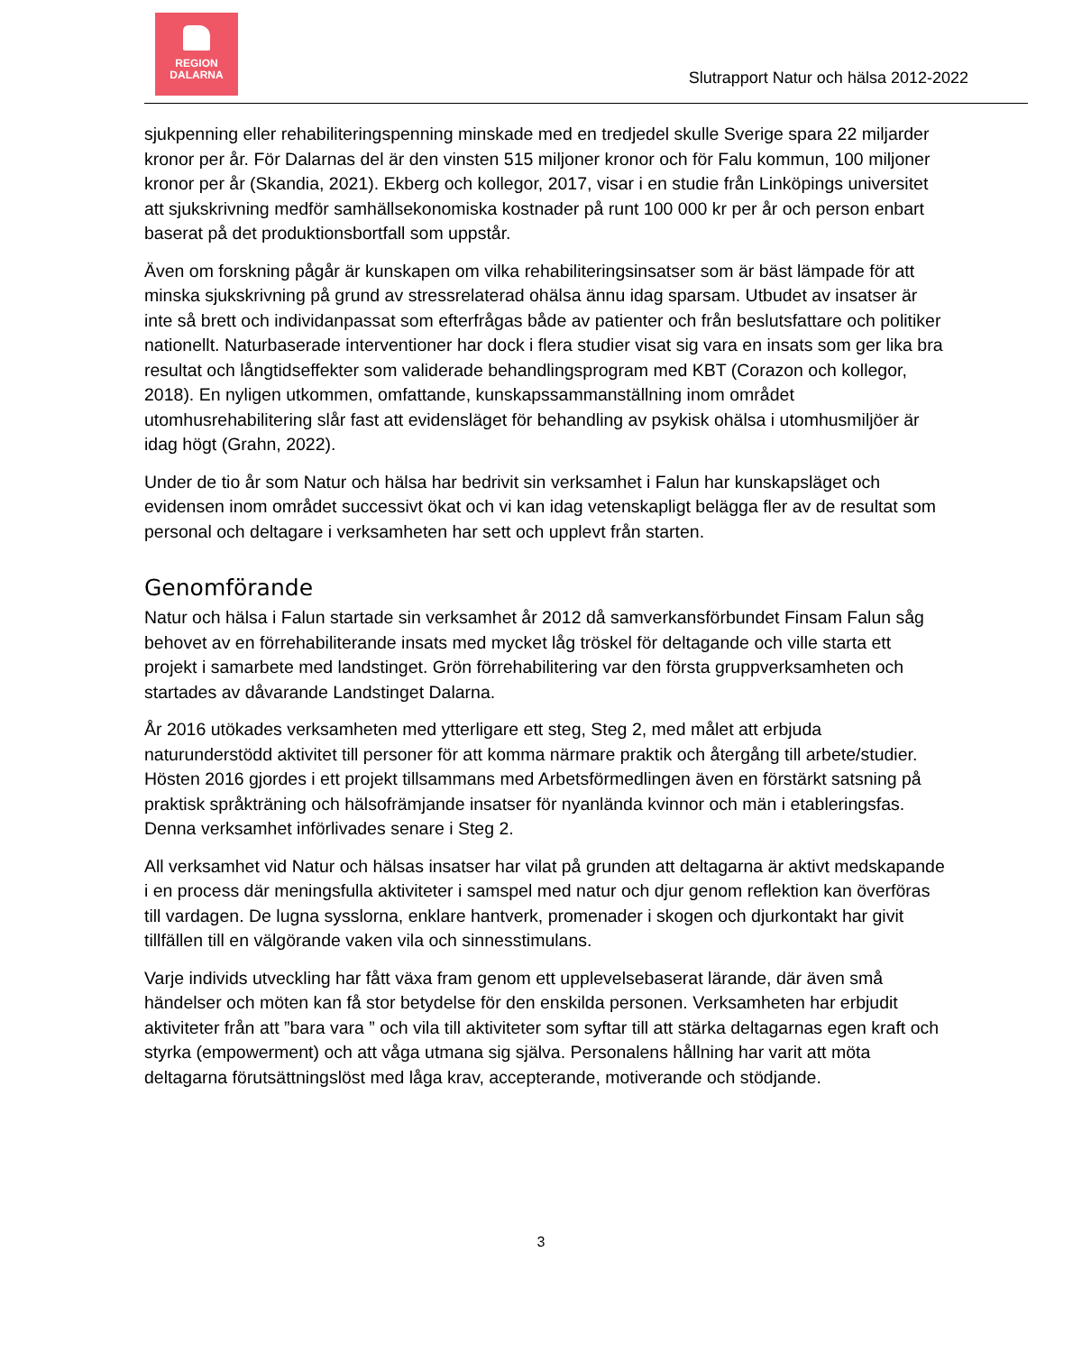REGION
DALARNA
Slutrapport Natur och hälsa 2012-2022
sjukpenning eller rehabiliteringspenning minskade med en tredjedel skulle Sverige spara 22 miljarder kronor per år. För Dalarnas del är den vinsten 515 miljoner kronor och för Falu kommun, 100 miljoner kronor per år (Skandia, 2021). Ekberg och kollegor, 2017, visar i en studie från Linköpings universitet att sjukskrivning medför samhällsekonomiska kostnader på runt 100 000 kr per år och person enbart baserat på det produktionsbortfall som uppstår.
Även om forskning pågår är kunskapen om vilka rehabiliteringsinsatser som är bäst lämpade för att minska sjukskrivning på grund av stressrelaterad ohälsa ännu idag sparsam. Utbudet av insatser är inte så brett och individanpassat som efterfrågas både av patienter och från beslutsfattare och politiker nationellt. Naturbaserade interventioner har dock i flera studier visat sig vara en insats som ger lika bra resultat och långtidseffekter som validerade behandlingsprogram med KBT (Corazon och kollegor, 2018). En nyligen utkommen, omfattande, kunskapssammanställning inom området utomhusrehabilitering slår fast att evidensläget för behandling av psykisk ohälsa i utomhusmiljöer är idag högt (Grahn, 2022).
Under de tio år som Natur och hälsa har bedrivit sin verksamhet i Falun har kunskapsläget och evidensen inom området successivt ökat och vi kan idag vetenskapligt belägga fler av de resultat som personal och deltagare i verksamheten har sett och upplevt från starten.
Genomförande
Natur och hälsa i Falun startade sin verksamhet år 2012 då samverkansförbundet Finsam Falun såg behovet av en förrehabiliterande insats med mycket låg tröskel för deltagande och ville starta ett projekt i samarbete med landstinget. Grön förrehabilitering var den första gruppverksamheten och startades av dåvarande Landstinget Dalarna.
År 2016 utökades verksamheten med ytterligare ett steg, Steg 2, med målet att erbjuda naturunderstödd aktivitet till personer för att komma närmare praktik och återgång till arbete/studier. Hösten 2016 gjordes i ett projekt tillsammans med Arbetsförmedlingen även en förstärkt satsning på praktisk språkträning och hälsofrämjande insatser för nyanlända kvinnor och män i etableringsfas. Denna verksamhet införlivades senare i Steg 2.
All verksamhet vid Natur och hälsas insatser har vilat på grunden att deltagarna är aktivt medskapande i en process där meningsfulla aktiviteter i samspel med natur och djur genom reflektion kan överföras till vardagen. De lugna sysslorna, enklare hantverk, promenader i skogen och djurkontakt har givit tillfällen till en välgörande vaken vila och sinnesstimulans.
Varje individs utveckling har fått växa fram genom ett upplevelsebaserat lärande, där även små händelser och möten kan få stor betydelse för den enskilda personen. Verksamheten har erbjudit aktiviteter från att ”bara vara ” och vila till aktiviteter som syftar till att stärka deltagarnas egen kraft och styrka (empowerment) och att våga utmana sig själva. Personalens hållning har varit att möta deltagarna förutsättningslöst med låga krav, accepterande, motiverande och stödjande.
3